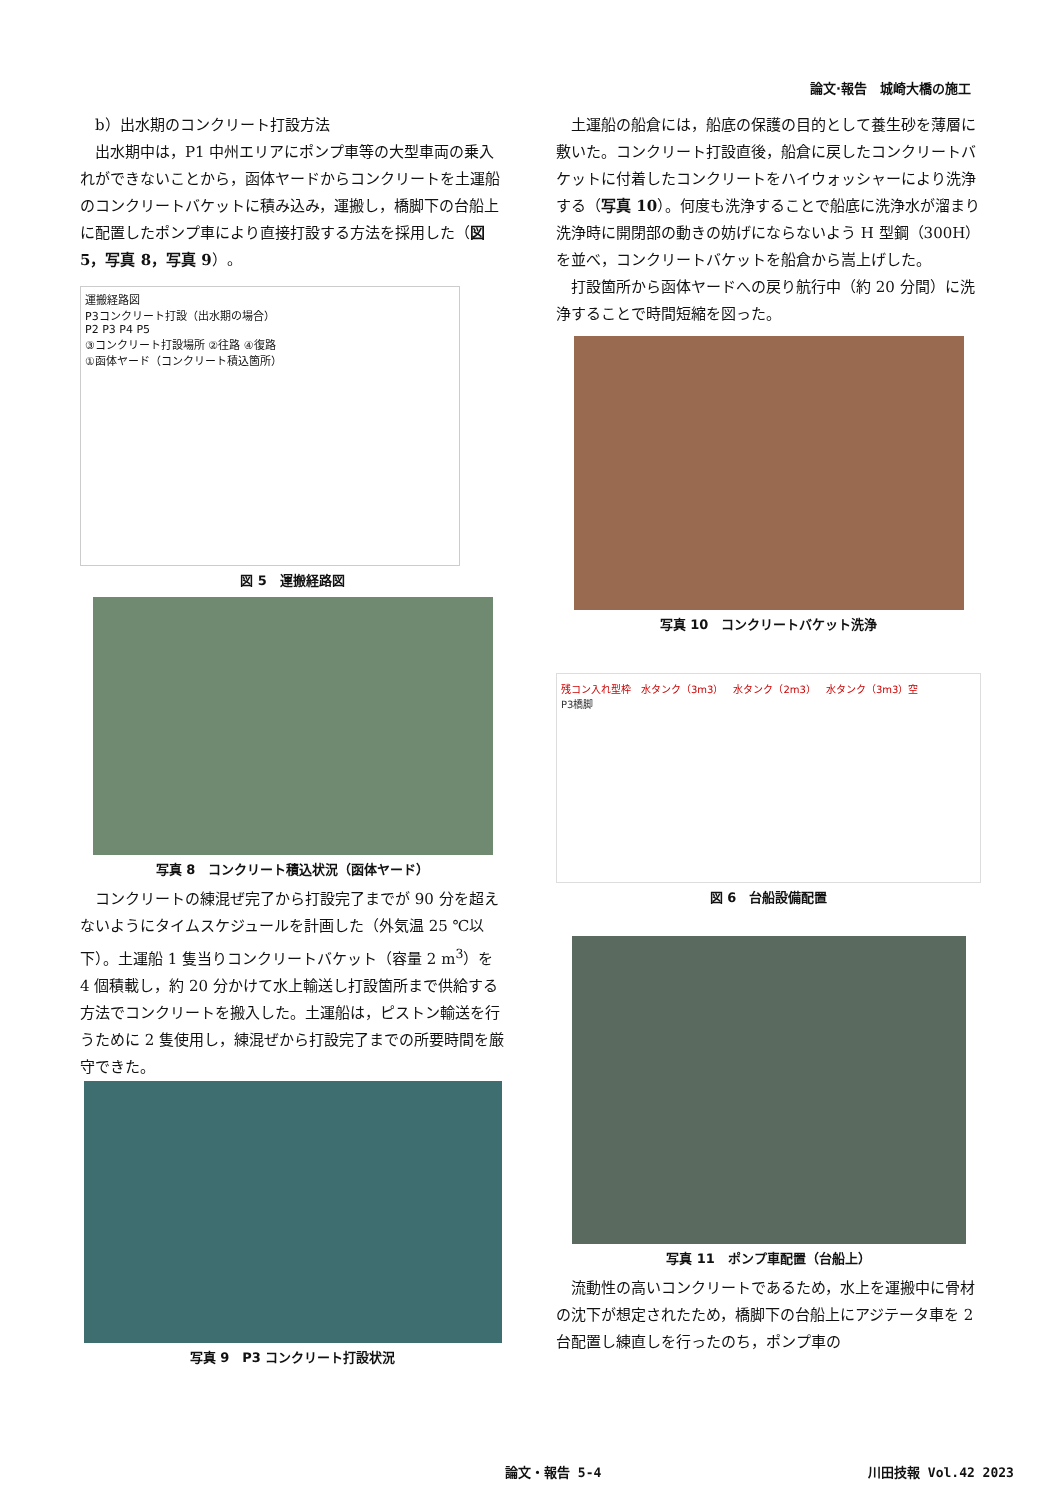論文·報告　城崎大橋の施工
b）出水期のコンクリート打設方法
出水期中は，P1 中州エリアにポンプ車等の大型車両の乗入れができないことから，函体ヤードからコンクリートを土運船のコンクリートバケットに積み込み，運搬し，橋脚下の台船上に配置したポンプ車により直接打設する方法を採用した（図 5，写真 8，写真 9）。
運搬経路図
P3コンクリート打設（出水期の場合）
P2 P3 P4 P5
③コンクリート打設場所 ②往路 ④復路
①函体ヤード（コンクリート積込箇所）
図 5　運搬経路図
写真 8　コンクリート積込状況（函体ヤード）
コンクリートの練混ぜ完了から打設完了までが 90 分を超えないようにタイムスケジュールを計画した（外気温 25 ℃以下）。土運船 1 隻当りコンクリートバケット（容量 2 m<sup>3</sup>）を 4 個積載し，約 20 分かけて水上輸送し打設箇所まで供給する方法でコンクリートを搬入した。土運船は，ピストン輸送を行うために 2 隻使用し，練混ぜから打設完了までの所要時間を厳守できた。
写真 9　P3 コンクリート打設状況
土運船の船倉には，船底の保護の目的として養生砂を薄層に敷いた。コンクリート打設直後，船倉に戻したコンクリートバケットに付着したコンクリートをハイウォッシャーにより洗浄する（写真 10）。何度も洗浄することで船底に洗浄水が溜まり洗浄時に開閉部の動きの妨げにならないよう H 型鋼（300H）を並べ，コンクリートバケットを船倉から嵩上げした。
打設箇所から函体ヤードへの戻り航行中（約 20 分間）に洗浄することで時間短縮を図った。
写真 10　コンクリートバケット洗浄
残コン入れ型枠　水タンク（3m3）　水タンク（2m3）　水タンク（3m3）空
P3橋脚
図 6　台船設備配置
写真 11　ポンプ車配置（台船上）
流動性の高いコンクリートであるため，水上を運搬中に骨材の沈下が想定されたため，橋脚下の台船上にアジテータ車を 2 台配置し練直しを行ったのち，ポンプ車の
論文・報告 5-4 川田技報 Vol.42 2023